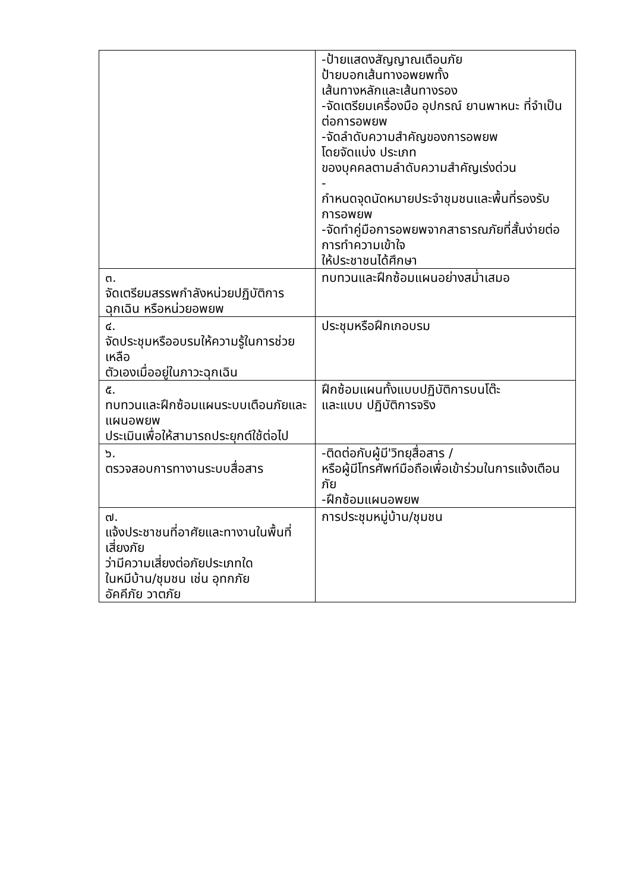| | -ป้ายแสดงสัญญาณเตือนภัย ป้ายบอกเส้นทางอพยพทั้ง เส้นทางหลักและเส้นทางรอง -จัดเตรียมเครื่องมือ อุปกรณ์ ยานพาหนะ ที่จำเป็นต่อการอพยพ -จัดลำดับความสำคัญของการอพยพ โดยจัดแบ่ง ประเภท ของบุคคลตามลำดับความสำคัญเร่งด่วน - กำหนดจุดนัดหมายประจำชุมชนและพื้นที่รองรับ การอพยพ -จัดทำคู่มือการอพยพจากสาธารณภัยที่สั้นง่ายต่อการทำความเข้าใจ ให้ประชาชนได้ศึกษา |
| ๓. จัดเตรียมสรรพกำลังหน่วยปฏิบัติการฉุกเฉิน หรือหน่วยอพยพ | ทบทวนและฝึกซ้อมแผนอย่างสม่ำเสมอ |
| ๔. จัดประชุมหรืออบรมให้ความรู้ในการช่วยเหลือ ตัวเองเมื่ออยู่ในภาวะฉุกเฉิน | ประชุมหรือฝึกเกอบรม |
| ๕. ทบทวนและฝึกซ้อมแผนระบบเตือนภัยและ แผนอพยพ ประเมินเพื่อให้สามารถประยุกต์ใช้ต่อไป | ฝึกซ้อมแผนทั้งแบบปฏิบัติการบนโต๊ะ และแบบ ปฏิบัติการจริง |
| ๖. ตรวจสอบการทางานระบบสื่อสาร | -ติดต่อกับผู้มี'วิทยุสื่อสาร / หรือผู้มีโทรศัพท์มือถือเพื่อเข้าร่วมในการแจ้งเตือนภัย -ฝึกซ้อมแผนอพยพ |
| ๗. แจ้งประชาชนที่อาศัยและทางานในพื้นที่ เสี่ยงภัย ว่ามีความเสี่ยงต่อภัยประเภทใด ในหมีบ้าน/ชุมชน เช่น อุทกภัย อัคคีภัย วาตภัย | การประชุมหมู่บ้าน/ชุมชน |